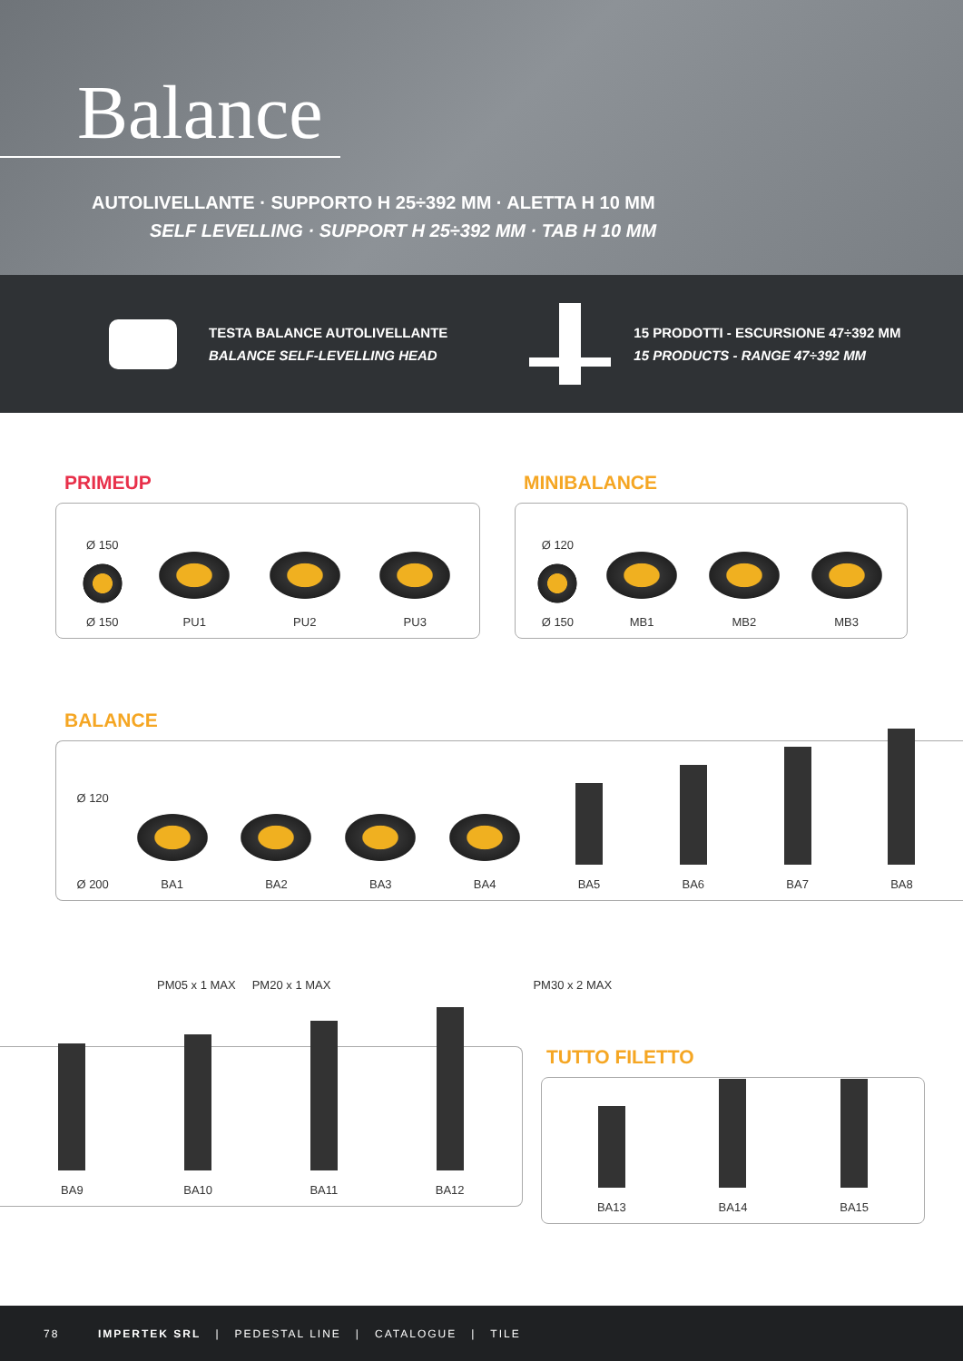Balance
AUTOLIVELLANTE · SUPPORTO H 25÷392 MM · ALETTA H 10 MM
SELF LEVELLING · SUPPORT H 25÷392 MM · TAB H 10 MM
TESTA BALANCE AUTOLIVELLANTE
BALANCE SELF-LEVELLING HEAD
15 PRODOTTI - ESCURSIONE 47÷392 MM
15 PRODUCTS - RANGE 47÷392 MM
PRIMEUP
Ø 150
Ø 150
PU1
PU2
PU3
MINIBALANCE
Ø 120
Ø 150
MB1
MB2
MB3
BALANCE
Ø 120
Ø 200
BA1
BA2
BA3
BA4
BA5
BA6
BA7
BA8
PM05 x 1 MAX PM20 x 1 MAX PM30 x 2 MAX
BA9
BA10
BA11
BA12
TUTTO FILETTO
BA13
BA14
BA15
78 IMPERTEK SRL | PEDESTAL LINE | CATALOGUE | TILE